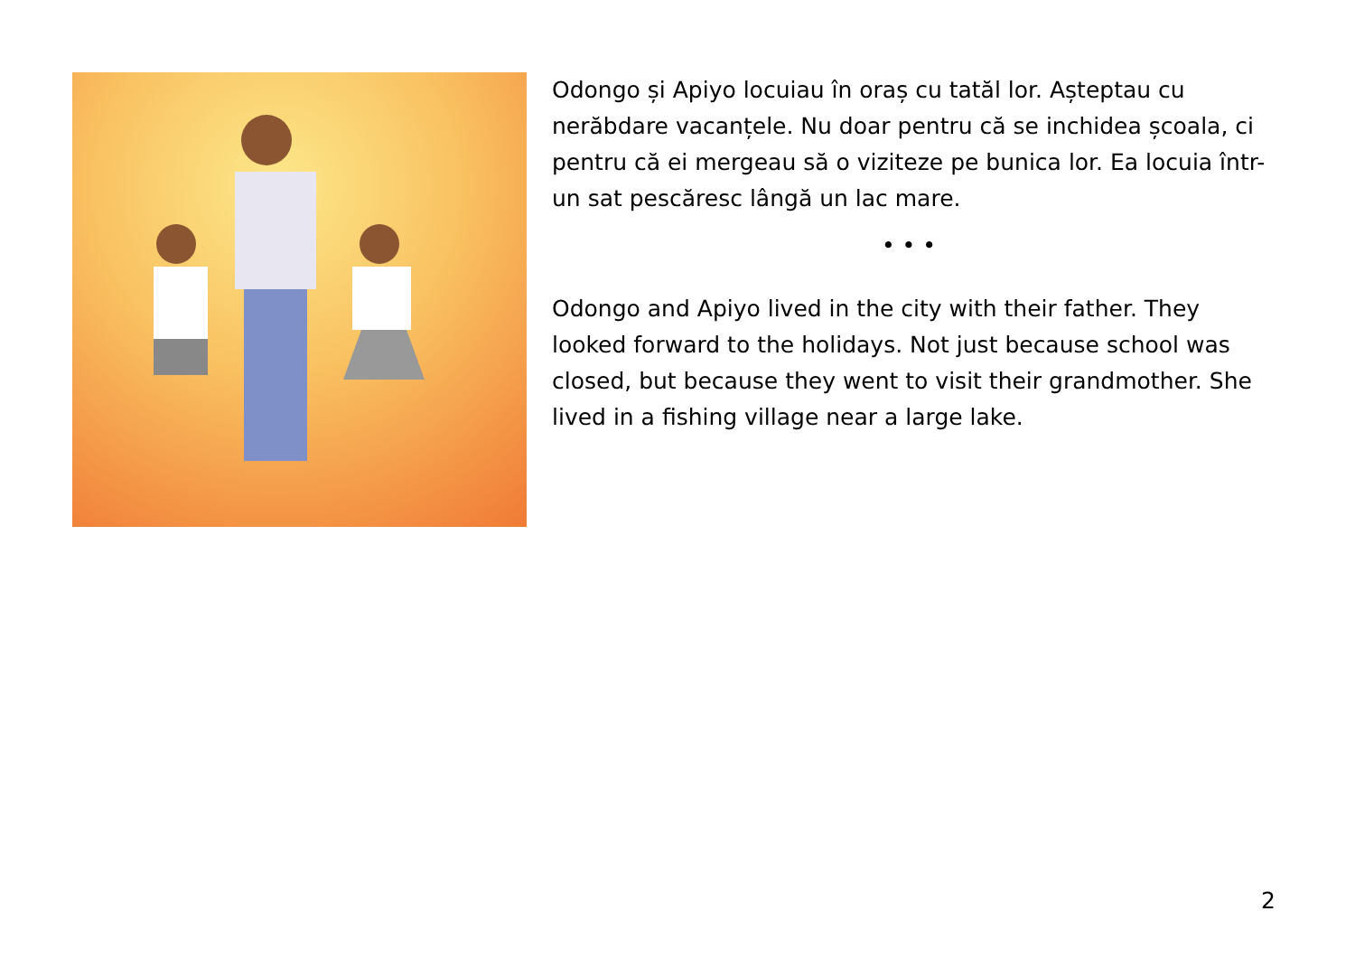Odongo și Apiyo locuiau în oraș cu tatăl lor. Așteptau cu nerăbdare vacanțele. Nu doar pentru că se inchidea școala, ci pentru că ei mergeau să o viziteze pe bunica lor. Ea locuia într-un sat pescăresc lângă un lac mare.
• • •
Odongo and Apiyo lived in the city with their father. They looked forward to the holidays. Not just because school was closed, but because they went to visit their grandmother. She lived in a fishing village near a large lake.
2